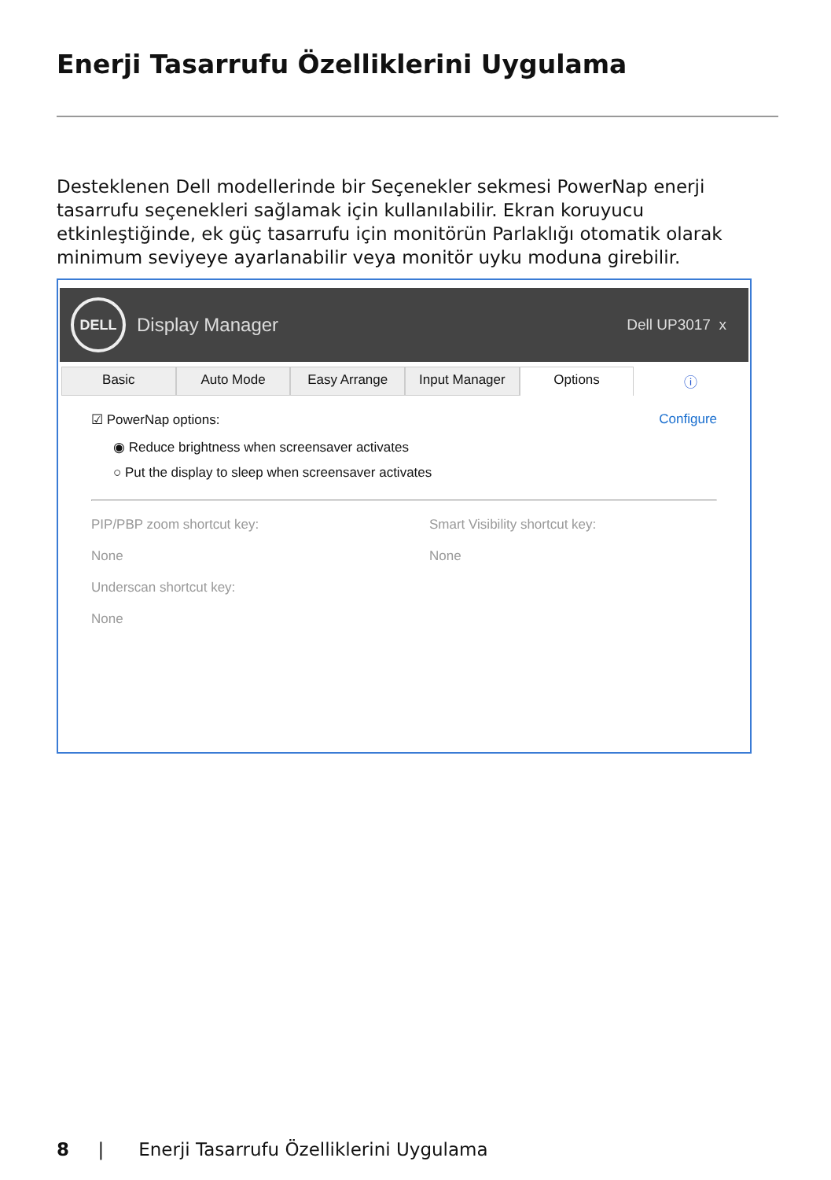Enerji Tasarrufu Özelliklerini Uygulama
Desteklenen Dell modellerinde bir Seçenekler sekmesi PowerNap enerji tasarrufu seçenekleri sağlamak için kullanılabilir. Ekran koruyucu etkinleştiğinde, ek güç tasarrufu için monitörün Parlaklığı otomatik olarak minimum seviyeye ayarlanabilir veya monitör uyku moduna girebilir.
DELL Display Manager
Dell UP3017 x
Basic Auto Mode Easy Arrange Input Manager Options ⓘ
☑ PowerNap options: Configure
◉ Reduce brightness when screensaver activates
○ Put the display to sleep when screensaver activates
PIP/PBP zoom shortcut key:
None
Underscan shortcut key:
None
Smart Visibility shortcut key:
None
8 | Enerji Tasarrufu Özelliklerini Uygulama